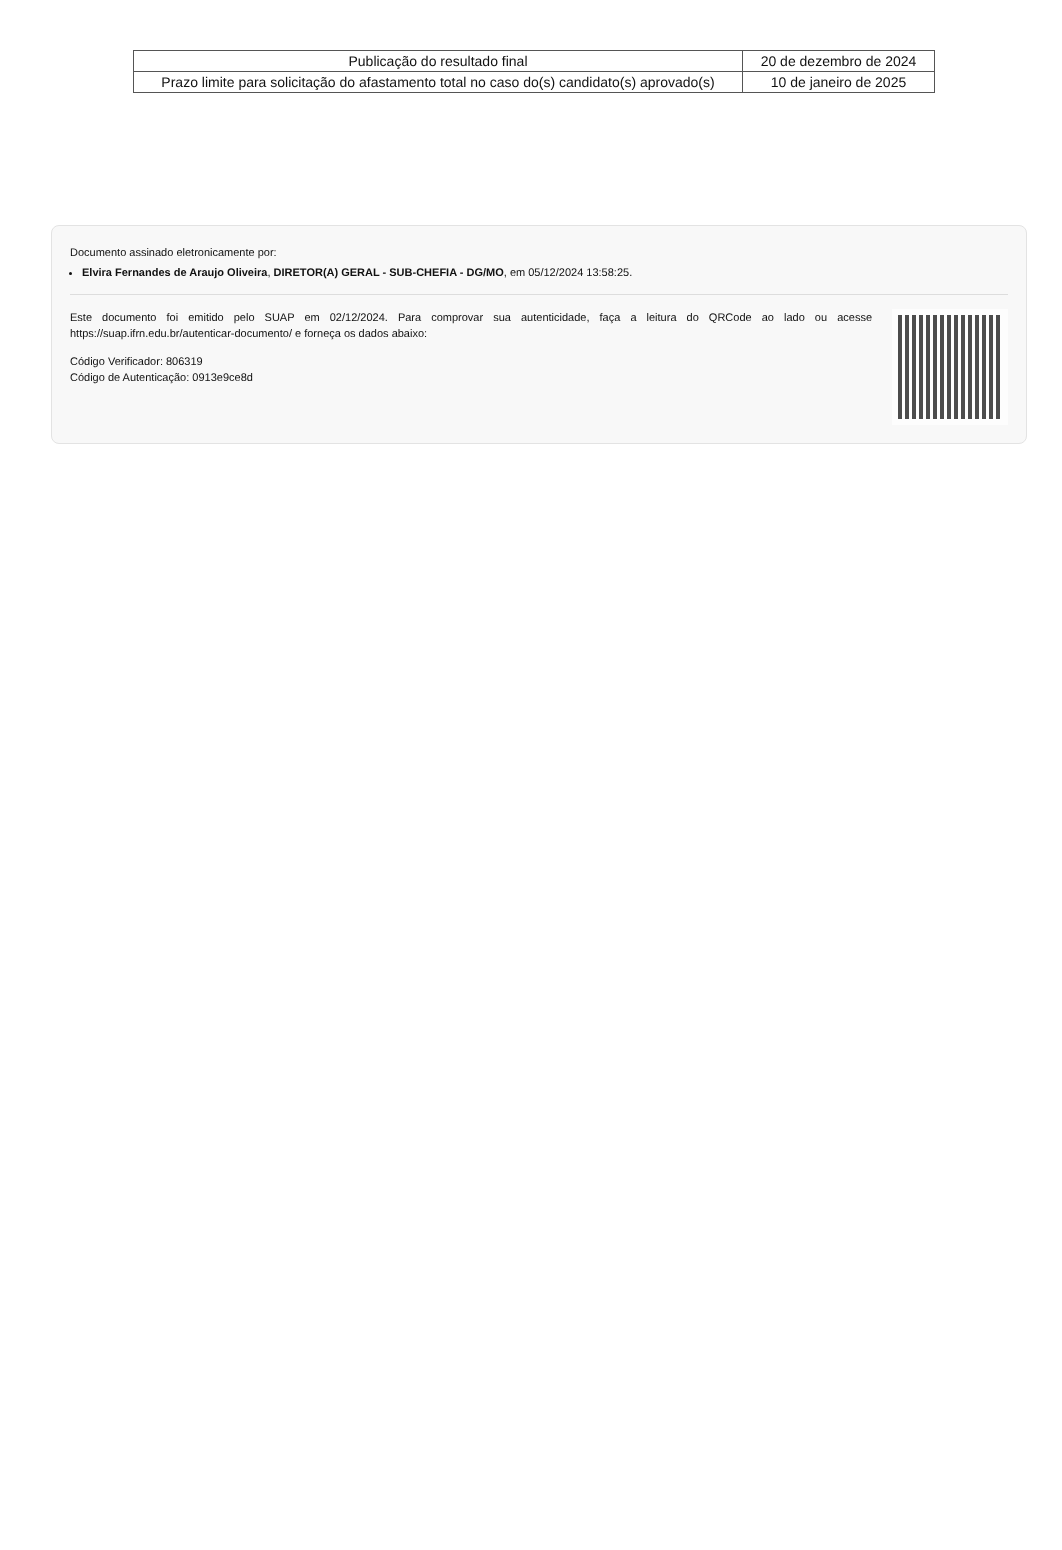| Publicação do resultado final | 20 de dezembro de 2024 |
| Prazo limite para solicitação do afastamento total no caso do(s) candidato(s) aprovado(s) | 10 de janeiro de 2025 |
Documento assinado eletronicamente por:
Elvira Fernandes de Araujo Oliveira, DIRETOR(A) GERAL - SUB-CHEFIA - DG/MO, em 05/12/2024 13:58:25.
Este documento foi emitido pelo SUAP em 02/12/2024. Para comprovar sua autenticidade, faça a leitura do QRCode ao lado ou acesse https://suap.ifrn.edu.br/autenticar-documento/ e forneça os dados abaixo:
Código Verificador: 806319
Código de Autenticação: 0913e9ce8d